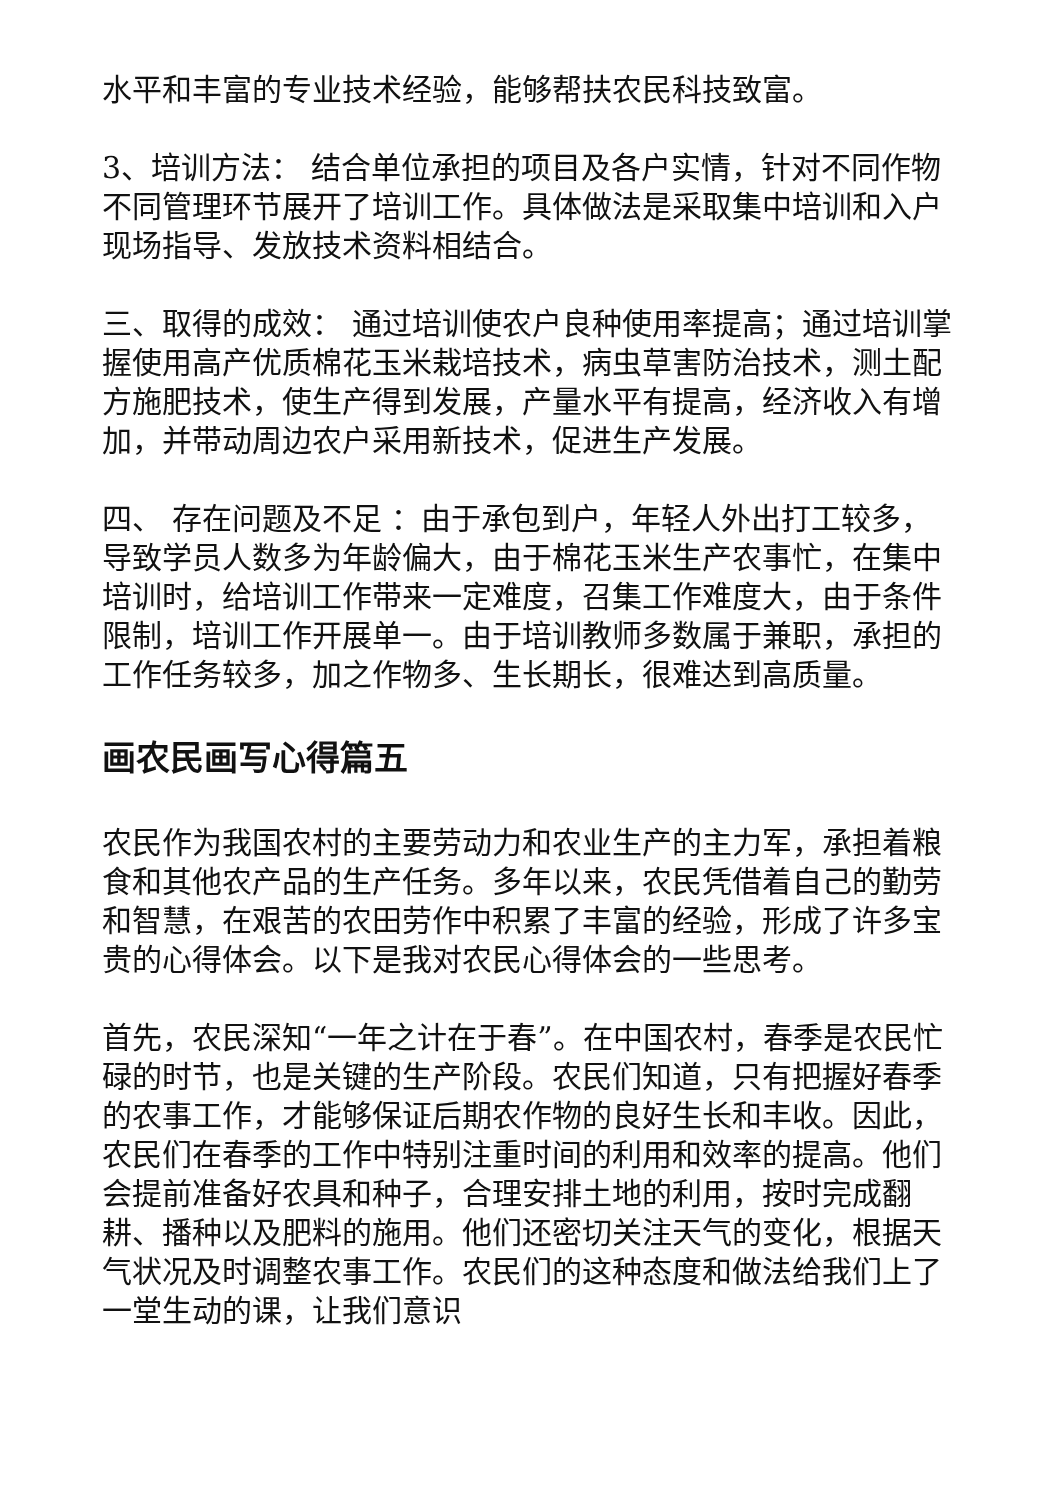水平和丰富的专业技术经验，能够帮扶农民科技致富。
3、培训方法： 结合单位承担的项目及各户实情，针对不同作物不同管理环节展开了培训工作。具体做法是采取集中培训和入户现场指导、发放技术资料相结合。
三、取得的成效： 通过培训使农户良种使用率提高；通过培训掌握使用高产优质棉花玉米栽培技术，病虫草害防治技术，测土配方施肥技术，使生产得到发展，产量水平有提高，经济收入有增加，并带动周边农户采用新技术，促进生产发展。
四、 存在问题及不足 ：由于承包到户，年轻人外出打工较多，导致学员人数多为年龄偏大，由于棉花玉米生产农事忙，在集中培训时，给培训工作带来一定难度，召集工作难度大，由于条件限制，培训工作开展单一。由于培训教师多数属于兼职，承担的工作任务较多，加之作物多、生长期长，很难达到高质量。
画农民画写心得篇五
农民作为我国农村的主要劳动力和农业生产的主力军，承担着粮食和其他农产品的生产任务。多年以来，农民凭借着自己的勤劳和智慧，在艰苦的农田劳作中积累了丰富的经验，形成了许多宝贵的心得体会。以下是我对农民心得体会的一些思考。
首先，农民深知“一年之计在于春”。在中国农村，春季是农民忙碌的时节，也是关键的生产阶段。农民们知道，只有把握好春季的农事工作，才能够保证后期农作物的良好生长和丰收。因此，农民们在春季的工作中特别注重时间的利用和效率的提高。他们会提前准备好农具和种子，合理安排土地的利用，按时完成翻耕、播种以及肥料的施用。他们还密切关注天气的变化，根据天气状况及时调整农事工作。农民们的这种态度和做法给我们上了一堂生动的课，让我们意识